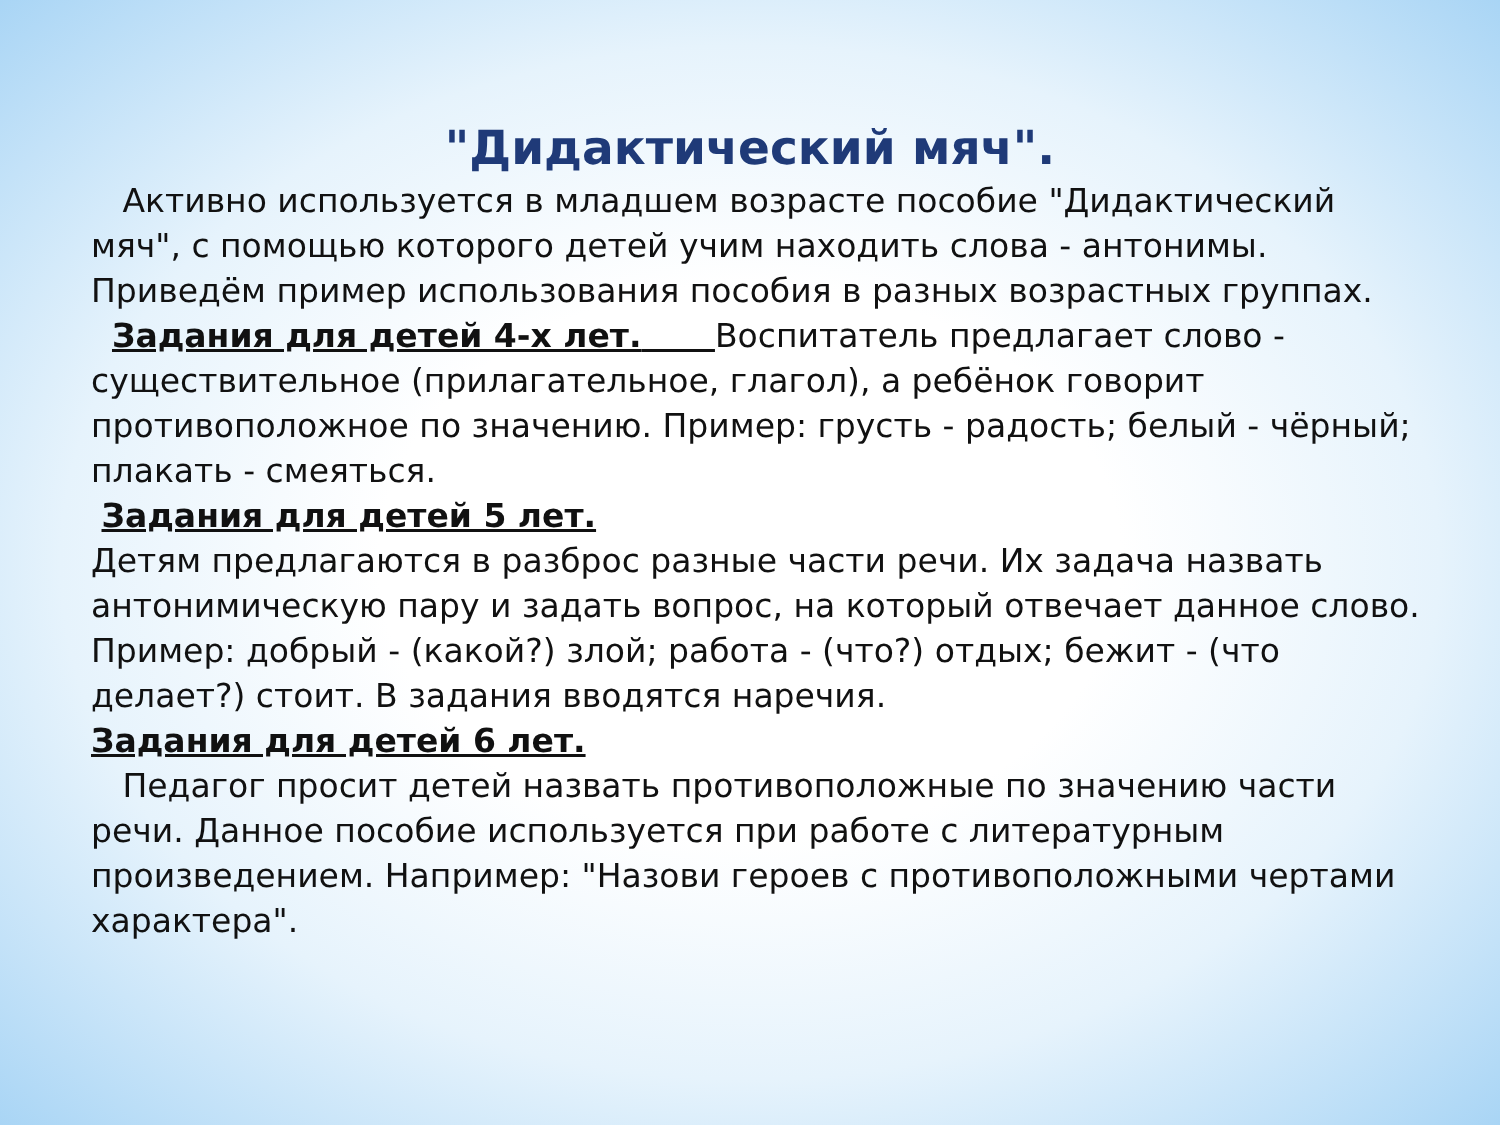"Дидактический мяч".
Активно используется в младшем возрасте пособие "Дидактический мяч", с помощью которого детей учим находить слова - антонимы. Приведём пример использования пособия в разных возрастных группах.
Задания для детей 4-х лет. Воспитатель предлагает слово - существительное (прилагательное, глагол), а ребёнок говорит противоположное по значению. Пример: грусть - радость; белый - чёрный; плакать - смеяться.
Задания для детей 5 лет.
Детям предлагаются в разброс разные части речи. Их задача назвать антонимическую пару и задать вопрос, на который отвечает данное слово. Пример: добрый - (какой?) злой; работа - (что?) отдых; бежит - (что делает?) стоит. В задания вводятся наречия.
Задания для детей 6 лет.
Педагог просит детей назвать противоположные по значению части речи. Данное пособие используется при работе с литературным произведением. Например: "Назови героев с противоположными чертами характера".